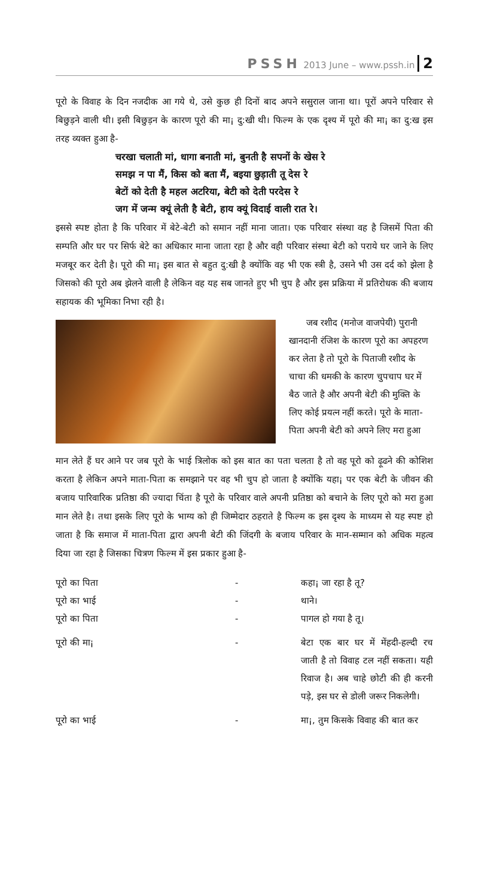PSSH 2013 June – www.pssh.in 2
पूरो के विवाह के दिन नजदीक आ गये थे, उसे कुछ ही दिनों बाद अपने ससुराल जाना था। पूरों अपने परिवार से बिछुड़ने वाली थी। इसी बिछुड़न के कारण पूरो की मा¡ दु:खी थी। फिल्म के एक दृश्य में पूरो की मा¡ का दु:ख इस तरह व्यक्त हुआ है-
चरखा चलाती मां, धागा बनाती मां, बुनती है सपनों के खेस रे
समझ न पा मैं, किस को बता मैं, बइया छुड़ाती तू देस रे
बेटों को देती है महल अटरिया, बेटी को देती परदेस रे
जग में जन्म क्यूं लेती है बेटी, हाय क्यूं विदाई वाली रात रे।
इससे स्पष्ट होता है कि परिवार में बेटे-बेटी को समान नहीं माना जाता। एक परिवार संस्था वह है जिसमें पिता की सम्पति और घर पर सिर्फ बेटे का अधिकार माना जाता रहा है और वही परिवार संस्था बेटी को पराये घर जाने के लिए मजबूर कर देती है। पूरो की मा¡ इस बात से बहुत दु:खी है क्योंकि वह भी एक स्त्री है, उसने भी उस दर्द को झेला है जिसको की पूरो अब झेलने वाली है लेकिन वह यह सब जानते हुए भी चुप है और इस प्रक्रिया में प्रतिरोधक की बजाय सहायक की भूमिका निभा रही है।
जब रशीद (मनोज वाजपेयी) पुरानी खानदानी रंजिश के कारण पूरो का अपहरण कर लेता है तो पूरो के पिताजी रशीद के चाचा की धमकी के कारण चुपचाप घर में बैठ जाते है और अपनी बेटी की मुक्ति के लिए कोई प्रयत्न नहीं करते। पूरो के माता-पिता अपनी बेटी को अपने लिए मरा हुआ
मान लेते हैं घर आने पर जब पूरो के भाई त्रिलोक को इस बात का पता चलता है तो वह पूरो को ढ़ूढने की कोशिश करता है लेकिन अपने माता-पिता क समझाने पर वह भी चुप हो जाता है क्योंकि यहा¡ पर एक बेटी के जीवन की बजाय पारिवारिक प्रतिष्ठा की ज्यादा चिंता है पूरो के परिवार वाले अपनी प्रतिष्ठा को बचाने के लिए पूरो को मरा हुआ मान लेते है। तथा इसके लिए पूरो के भाग्य को ही जिम्मेदार ठहराते है फिल्म क इस दृश्य के माध्यम से यह स्पष्ट हो जाता है कि समाज में माता-पिता द्वारा अपनी बेटी की जिंदगी के बजाय परिवार के मान-सम्मान को अधिक महत्व दिया जा रहा है जिसका चित्रण फिल्म में इस प्रकार हुआ है-
पूरो का पिता
-
कहा¡ जा रहा है तू?
पूरो का भाई
-
थाने।
पूरो का पिता
-
पागल हो गया है तू।
पूरो की मा¡
-
बेटा एक बार घर में मेंहदी-हल्दी रच जाती है तो विवाह टल नहीं सकता। यही रिवाज है। अब चाहे छोटी की ही करनी पड़े, इस घर से डोली जरूर निकलेगी।
पूरो का भाई
-
मा¡, तुम किसके विवाह की बात कर